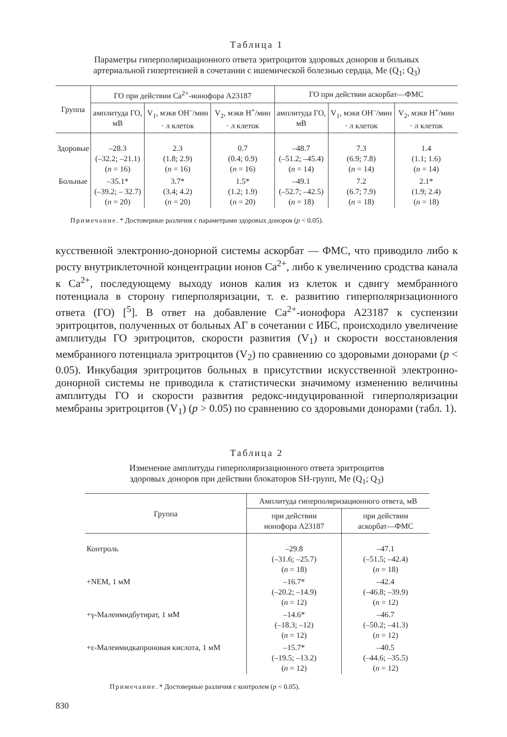Таблица 1
Параметры гиперполяризационного ответа эритроцитов здоровых доноров и больных
артериальной гипертензией в сочетании с ишемической болезнью сердца, Me (Q<sub>1</sub>; Q<sub>3</sub>)
| Группа | ГО при действии Ca<sup>2+</sup>-ионофора A23187 | | | ГО при действии аскорбат—ФМС | | |
| --- | --- | --- | --- | --- | --- | --- |
| | амплитуда ГО, мВ | V<sub>1</sub>, мэкв OH<sup>–</sup>/мин · л клеток | V<sub>2</sub>, мэкв H<sup>+</sup>/мин · л клеток | амплитуда ГО, мВ | V<sub>1</sub>, мэкв OH<sup>–</sup>/мин · л клеток | V<sub>2</sub>, мэкв H<sup>+</sup>/мин · л клеток |
| Здоровые | –28.3 (–32.2; –21.1) ( n = 16) | 2.3 (1.8; 2.9) ( n = 16) | 0.7 (0.4; 0.9) ( n = 16) | –48.7 (–51.2; –45.4) ( n = 14) | 7.3 (6.9; 7.8) ( n = 14) | 1.4 (1.1; 1.6) ( n = 14) |
| Больные | –35.1* (–39.2; – 32.7) ( n = 20) | 3.7* (3.4; 4.2) ( n = 20) | 1.5* (1.2; 1.9) ( n = 20) | –49.1 (–52.7; –42.5) ( n = 18) | 7.2 (6.7; 7.9) ( n = 18) | 2.1* (1.9; 2.4) ( n = 18) |
Примечание. * Достоверные различия с параметрами здоровых доноров (p < 0.05).
кусственной электронно-донорной системы аскорбат — ФМС, что приводило либо к росту внутриклеточной концентрации ионов Ca<sup>2+</sup>, либо к увеличению сродства канала к Ca<sup>2+</sup>, последующему выходу ионов калия из клеток и сдвигу мембранного потенциала в сторону гиперполяризации, т. е. развитию гиперполяризационного ответа (ГО) [<sup>5</sup>]. В ответ на добавление Ca<sup>2+</sup>-ионофора A23187 к суспензии эритроцитов, полученных от больных АГ в сочетании с ИБС, происходило увеличение амплитуды ГО эритроцитов, скорости развития (V<sub>1</sub>) и скорости восстановления мембранного потенциала эритроцитов (V<sub>2</sub>) по сравнению со здоровыми донорами (p < 0.05). Инкубация эритроцитов больных в присутствии искусственной электронно-донорной системы не приводила к статистически значимому изменению величины амплитуды ГО и скорости развития редокс-индуцированной гиперполяризации мембраны эритроцитов (V<sub>1</sub>) (p > 0.05) по сравнению со здоровыми донорами (табл. 1).
Таблица 2
Изменение амплитуды гиперполяризационного ответа эритроцитов
здоровых доноров при действии блокаторов SH-групп, Me (Q<sub>1</sub>; Q<sub>3</sub>)
| Группа | Амплитуда гиперполяризационного ответа, мВ | |
| --- | --- | --- |
| | при действии ионофора A23187 | при действии аскорбат—ФМС |
| Контроль | –29.8 (–31.6; –25.7) ( n = 18) | –47.1 (–51.5; –42.4) ( n = 18) |
| +NEM, 1 мМ | –16.7* (–20.2; –14.9) ( n = 12) | –42.4 (–46.8; –39.9) ( n = 12) |
| +γ-Малеимидбутират, 1 мМ | –14.6* (–18.3; –12) ( n = 12) | –46.7 (–50.2; –41.3) ( n = 12) |
| +ε-Малеимидкапроновая кислота, 1 мМ | –15.7* (–19.5; –13.2) ( n = 12) | –40.5 (–44.6; –35.5) ( n = 12) |
Примечание. * Достоверные различия с контролем (p < 0.05).
830